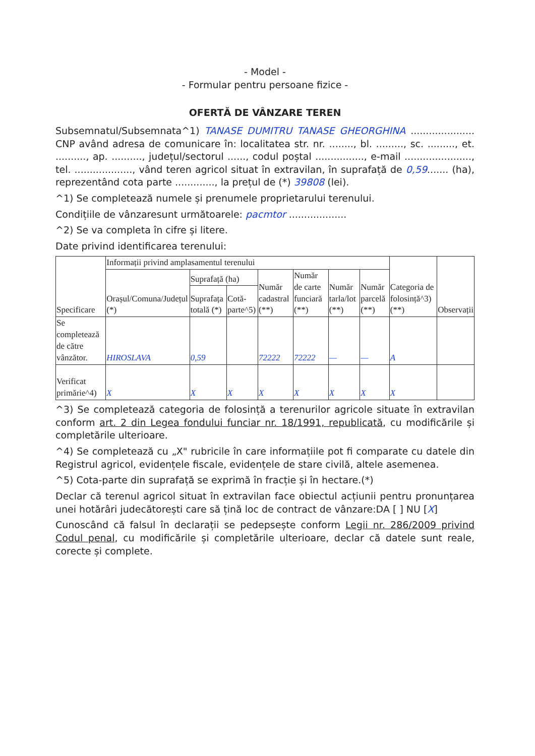- Model -
- Formular pentru persoane fizice -
OFERTĂ DE VÂNZARE TEREN
Subsemnatul/Subsemnata^1) TANASE DUMITRU TANASE GHEORGHINA ..................... CNP având adresa de comunicare în: localitatea str. nr. ........, bl. ........., sc. ........., et. .........., ap. .........., județul/sectorul ......, codul poștal ................, e-mail ......................, tel. ..................., vând teren agricol situat în extravilan, în suprafață de 0,59....... (ha), reprezentând cota parte ............., la prețul de (*) 39808 (lei).
^1) Se completează numele și prenumele proprietarului terenului.
Condițiile de vânzaresunt următoarele: pacmtor ...................
^2) Se va completa în cifre și litere.
Date privind identificarea terenului:
| Specificare | Informații privind amplasamentul terenului | | | | | | | Categoria de folosință^3) (**) | Observații |
| --- | --- | --- | --- | --- | --- | --- | --- | --- | --- |
| | Orașul/Comuna/Județul (*) | Suprafață (ha) | | Număr cadastral (**) | Număr de carte funciară (**) | Număr tarla/lot (**) | Număr parcelă (**) | | |
| | | Suprafața totală (*) | Cotă-parte^5) | | | | | | |
| Se completează de către vânzător. | HIROSLAVA | 0,59 | | 72222 | 72222 | — | — | A | |
| Verificat primărie^4) | X | X | X | X | X | X | X | X | |
^3) Se completează categoria de folosință a terenurilor agricole situate în extravilan conform art. 2 din Legea fondului funciar nr. 18/1991, republicată, cu modificările și completările ulterioare.
^4) Se completează cu „X" rubricile în care informațiile pot fi comparate cu datele din Registrul agricol, evidențele fiscale, evidențele de stare civilă, altele asemenea.
^5) Cota-parte din suprafață se exprimă în fracție și în hectare.(*)
Declar că terenul agricol situat în extravilan face obiectul acțiunii pentru pronunțarea unei hotărâri judecătorești care să țină loc de contract de vânzare:DA [ ] NU [X]
Cunoscând că falsul în declarații se pedepsește conform Legii nr. 286/2009 privind Codul penal, cu modificările și completările ulterioare, declar că datele sunt reale, corecte și complete.